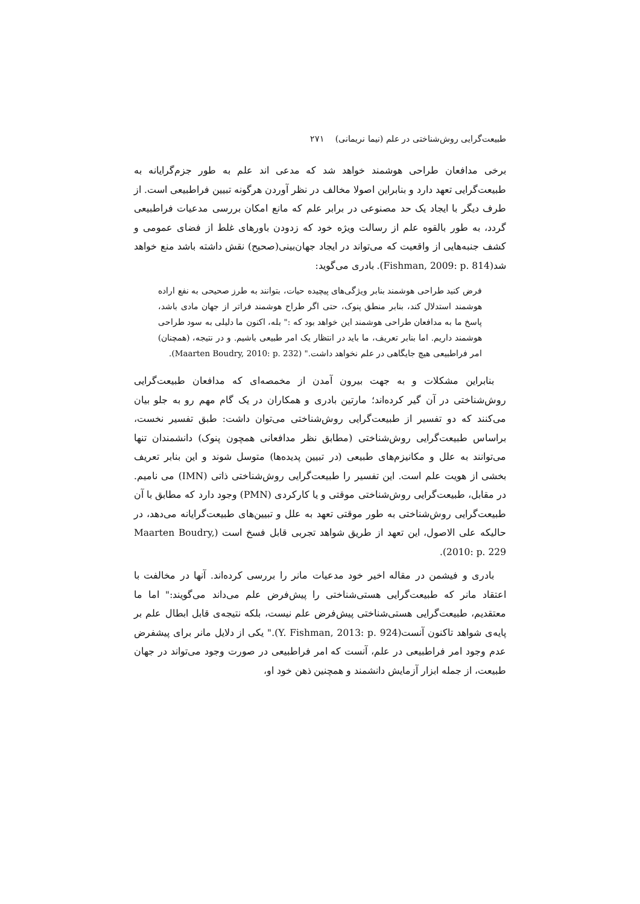طبیعت‌گرایی روش‌شناختی در علم (نیما نریمانی) ۲۷۱
برخی مدافعان طراحی هوشمند خواهد شد که مدعی اند علم به طور جزم‌گرایانه به طبیعت‌گرایی تعهد دارد و بنابراین اصولا مخالف در نظر آوردن هرگونه تبیین فراطبیعی است. از طرف دیگر با ایجاد یک حد مصنوعی در برابر علم که مانع امکان بررسی مدعیات فراطبیعی گردد، به طور بالقوه علم از رسالت ویژه خود که زدودن باورهای غلط از فضای عمومی و کشف جنبه‌هایی از واقعیت که می‌تواند در ایجاد جهان‌بینی(صحیح) نقش داشته باشد منع خواهد شد(Fishman, 2009: p. 814). بادری می‌گوید:
فرض کنید طراحی هوشمند بنابر ویژگی‌های پیچیده حیات، بتوانند به طرز صحیحی به نفع اراده هوشمند استدلال کند، بنابر منطق پنوک، حتی اگر طراح هوشمند فراتر از جهان مادی باشد، پاسخ ما به مدافعان طراحی هوشمند این خواهد بود که :" بله، اکنون ما دلیلی به سود طراحی هوشمند داریم. اما بنابر تعریف، ما باید در انتظار یک امر طبیعی باشیم. و در نتیجه، (همچنان) امر فراطبیعی هیچ جایگاهی در علم نخواهد داشت." (Maarten Boudry, 2010: p. 232).
بنابراین مشکلات و به جهت بیرون آمدن از مخمصه‌ای که مدافعان طبیعت‌گرایی روش‌شناختی در آن گیر کرده‌اند؛ مارتین بادری و همکاران در یک گام مهم رو به جلو بیان می‌کنند که دو تفسیر از طبیعت‌گرایی روش‌شناختی می‌توان داشت: طبق تفسیر نخست، براساس طبیعت‌گرایی روش‌شناختی (مطابق نظر مدافعانی همچون پنوک) دانشمندان تنها می‌توانند به علل و مکانیزم‌های طبیعی (در تبیین پدیده‌ها) متوسل شوند و این بنابر تعریف بخشی از هویت علم است. این تفسیر را طبیعت‌گرایی روش‌شناختی ذاتی (IMN) می نامیم. در مقابل، طبیعت‌گرایی روش‌شناختی موقتی و یا کارکردی (PMN) وجود دارد که مطابق با آن طبیعت‌گرایی روش‌شناختی به طور موقتی تعهد به علل و تبیین‌های طبیعت‌گرایانه می‌دهد، در حالیکه علی الاصول، این تعهد از طریق شواهد تجربی قابل فسخ است (Maarten Boudry, 2010: p. 229).
بادری و فیشمن در مقاله اخیر خود مدعیات مانر را بررسی کرده‌اند. آنها در مخالفت با اعتقاد مانر که طبیعت‌گرایی هستی‌شناختی را پیش‌فرض علم می‌داند می‌گویند:" اما ما معتقدیم، طبیعت‌گرایی هستی‌شناختی پیش‌فرض علم نیست، بلکه نتیجه‌ی قابل ابطال علم بر پایه‌ی شواهد تاکنون آنست(Y. Fishman, 2013: p. 924)." یکی از دلایل مانر برای پیشفرض عدم وجود امر فراطبیعی در علم، آنست که امر فراطبیعی در صورت وجود می‌تواند در جهان طبیعت، از جمله ابزار آزمایش دانشمند و همچنین ذهن خود او،